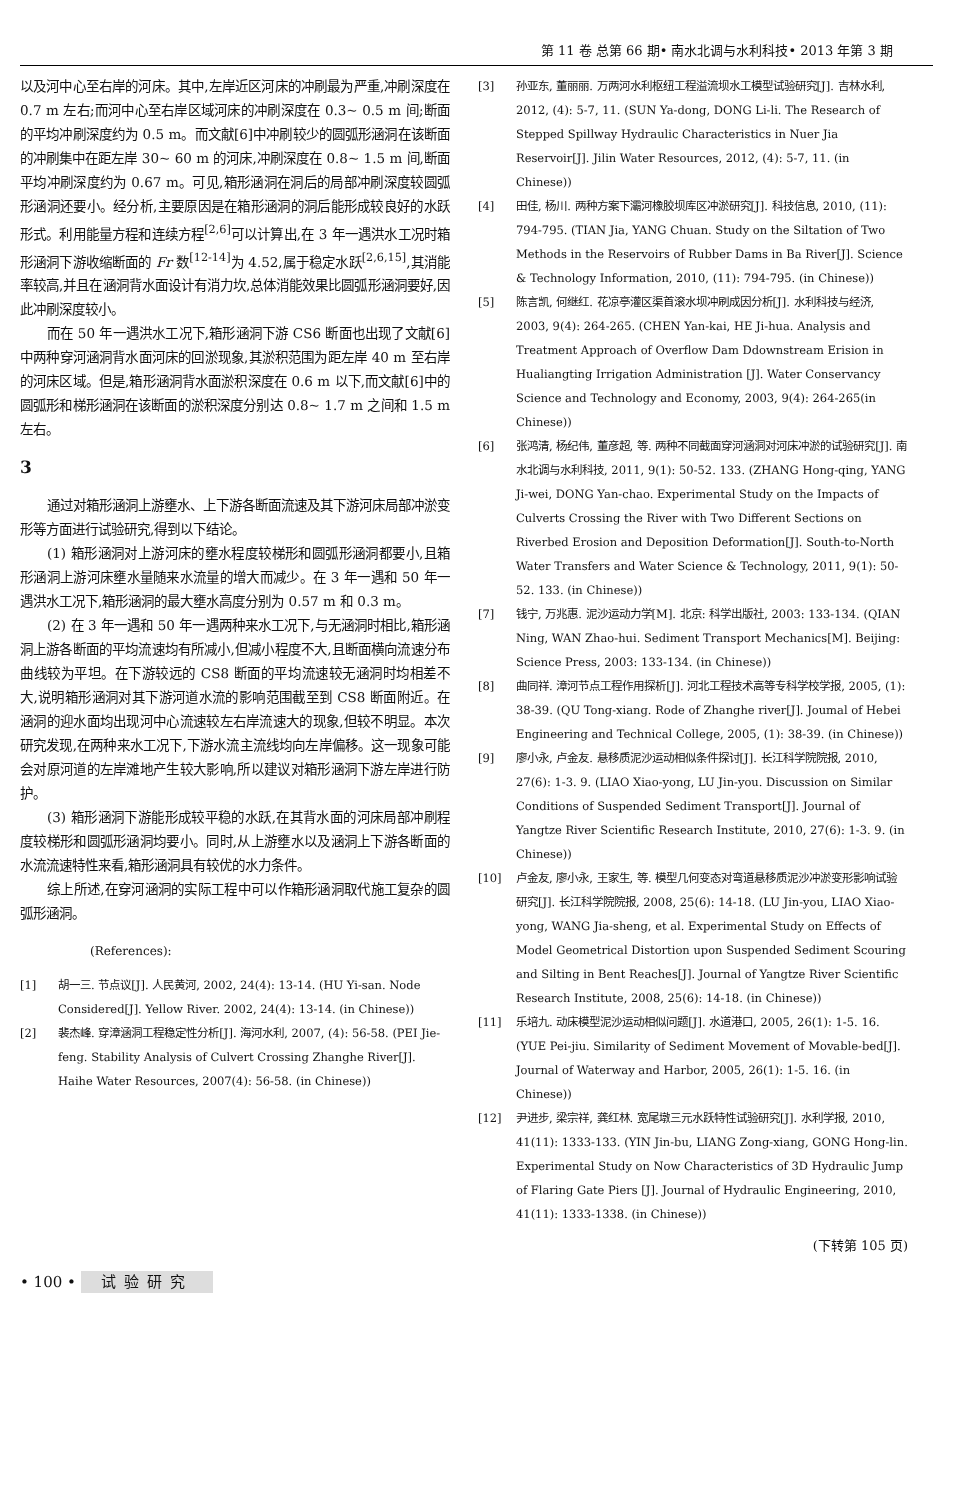第 11 卷 总第 66 期• 南水北调与水利科技• 2013 年第 3 期
以及河中心至右岸的河床。其中,左岸近区河床的冲刷最为严重,冲刷深度在 0.7 m 左右;而河中心至右岸区域河床的冲刷深度在 0.3~ 0.5 m 间;断面的平均冲刷深度约为 0.5 m。而文献[6]中冲刷较少的圆弧形涵洞在该断面的冲刷集中在距左岸 30~ 60 m 的河床,冲刷深度在 0.8~ 1.5 m 间,断面平均冲刷深度约为 0.67 m。可见,箱形涵洞在洞后的局部冲刷深度较圆弧形涵洞还要小。经分析,主要原因是在箱形涵洞的洞后能形成较良好的水跃形式。利用能量方程和连续方程<sup>[2,6]</sup>可以计算出,在 3 年一遇洪水工况时箱形涵洞下游收缩断面的 Fr 数<sup>[12-14]</sup>为 4.52,属于稳定水跃<sup>[2,6,15]</sup>,其消能率较高,并且在涵洞背水面设计有消力坎,总体消能效果比圆弧形涵洞要好,因此冲刷深度较小。
而在 50 年一遇洪水工况下,箱形涵洞下游 CS6 断面也出现了文献[6]中两种穿河涵洞背水面河床的回淤现象,其淤积范围为距左岸 40 m 至右岸的河床区域。但是,箱形涵洞背水面淤积深度在 0.6 m 以下,而文献[6]中的圆弧形和梯形涵洞在该断面的淤积深度分别达 0.8~ 1.7 m 之间和 1.5 m 左右。
3
通过对箱形涵洞上游壅水、上下游各断面流速及其下游河床局部冲淤变形等方面进行试验研究,得到以下结论。
(1) 箱形涵洞对上游河床的壅水程度较梯形和圆弧形涵洞都要小,且箱形涵洞上游河床壅水量随来水流量的增大而减少。在 3 年一遇和 50 年一遇洪水工况下,箱形涵洞的最大壅水高度分别为 0.57 m 和 0.3 m。
(2) 在 3 年一遇和 50 年一遇两种来水工况下,与无涵洞时相比,箱形涵洞上游各断面的平均流速均有所减小,但减小程度不大,且断面横向流速分布曲线较为平坦。在下游较远的 CS8 断面的平均流速较无涵洞时均相差不大,说明箱形涵洞对其下游河道水流的影响范围截至到 CS8 断面附近。在涵洞的迎水面均出现河中心流速较左右岸流速大的现象,但较不明显。本次研究发现,在两种来水工况下,下游水流主流线均向左岸偏移。这一现象可能会对原河道的左岸滩地产生较大影响,所以建议对箱形涵洞下游左岸进行防护。
(3) 箱形涵洞下游能形成较平稳的水跃,在其背水面的河床局部冲刷程度较梯形和圆弧形涵洞均要小。同时,从上游壅水以及涵洞上下游各断面的水流流速特性来看,箱形涵洞具有较优的水力条件。
综上所述,在穿河涵洞的实际工程中可以作箱形涵洞取代施工复杂的圆弧形涵洞。
(References):
[1] 胡一三. 节点议[J]. 人民黄河, 2002, 24(4): 13-14. (HU Yi-san. Node Considered[J]. Yellow River. 2002, 24(4): 13-14. (in Chinese))
[2] 裴杰峰. 穿漳涵洞工程稳定性分析[J]. 海河水利, 2007, (4): 56-58. (PEI Jie-feng. Stability Analysis of Culvert Crossing Zhanghe River[J]. Haihe Water Resources, 2007(4): 56-58. (in Chinese))
[3] 孙亚东, 董丽丽. 万两河水利枢纽工程溢流坝水工模型试验研究[J]. 吉林水利, 2012, (4): 5-7, 11. (SUN Ya-dong, DONG Li-li. The Research of Stepped Spillway Hydraulic Characteristics in Nuer Jia Reservoir[J]. Jilin Water Resources, 2012, (4): 5-7, 11. (in Chinese))
[4] 田佳, 杨川. 两种方案下灞河橡胶坝库区冲淤研究[J]. 科技信息, 2010, (11): 794-795. (TIAN Jia, YANG Chuan. Study on the Siltation of Two Methods in the Reservoirs of Rubber Dams in Ba River[J]. Science & Technology Information, 2010, (11): 794-795. (in Chinese))
[5] 陈言凯, 何继红. 花凉亭灌区渠首滚水坝冲刷成因分析[J]. 水利科技与经济, 2003, 9(4): 264-265. (CHEN Yan-kai, HE Ji-hua. Analysis and Treatment Approach of Overflow Dam Ddownstream Erision in Hualiangting Irrigation Administration [J]. Water Conservancy Science and Technology and Economy, 2003, 9(4): 264-265(in Chinese))
[6] 张鸿清, 杨纪伟, 董彦超, 等. 两种不同截面穿河涵洞对河床冲淤的试验研究[J]. 南水北调与水利科技, 2011, 9(1): 50-52. 133. (ZHANG Hong-qing, YANG Ji-wei, DONG Yan-chao. Experimental Study on the Impacts of Culverts Crossing the River with Two Different Sections on Riverbed Erosion and Deposition Deformation[J]. South-to-North Water Transfers and Water Science & Technology, 2011, 9(1): 50-52. 133. (in Chinese))
[7] 钱宁, 万兆惠. 泥沙运动力学[M]. 北京: 科学出版社, 2003: 133-134. (QIAN Ning, WAN Zhao-hui. Sediment Transport Mechanics[M]. Beijing: Science Press, 2003: 133-134. (in Chinese))
[8] 曲同祥. 漳河节点工程作用探析[J]. 河北工程技术高等专科学校学报, 2005, (1): 38-39. (QU Tong-xiang. Rode of Zhanghe river[J]. Joumal of Hebei Engineering and Technical College, 2005, (1): 38-39. (in Chinese))
[9] 廖小永, 卢金友. 悬移质泥沙运动相似条件探讨[J]. 长江科学院院报, 2010, 27(6): 1-3. 9. (LIAO Xiao-yong, LU Jin-you. Discussion on Similar Conditions of Suspended Sediment Transport[J]. Journal of Yangtze River Scientific Research Institute, 2010, 27(6): 1-3. 9. (in Chinese))
[10] 卢金友, 廖小永, 王家生, 等. 模型几何变态对弯道悬移质泥沙冲淤变形影响试验研究[J]. 长江科学院院报, 2008, 25(6): 14-18. (LU Jin-you, LIAO Xiao-yong, WANG Jia-sheng, et al. Experimental Study on Effects of Model Geometrical Distortion upon Suspended Sediment Scouring and Silting in Bent Reaches[J]. Journal of Yangtze River Scientific Research Institute, 2008, 25(6): 14-18. (in Chinese))
[11] 乐培九. 动床模型泥沙运动相似问题[J]. 水道港口, 2005, 26(1): 1-5. 16. (YUE Pei-jiu. Similarity of Sediment Movement of Movable-bed[J]. Journal of Waterway and Harbor, 2005, 26(1): 1-5. 16. (in Chinese))
[12] 尹进步, 梁宗祥, 龚红林. 宽尾墩三元水跃特性试验研究[J]. 水利学报, 2010, 41(11): 1333-133. (YIN Jin-bu, LIANG Zong-xiang, GONG Hong-lin. Experimental Study on Now Characteristics of 3D Hydraulic Jump of Flaring Gate Piers [J]. Journal of Hydraulic Engineering, 2010, 41(11): 1333-1338. (in Chinese))
(下转第 105 页)
• 100 • 试验研究